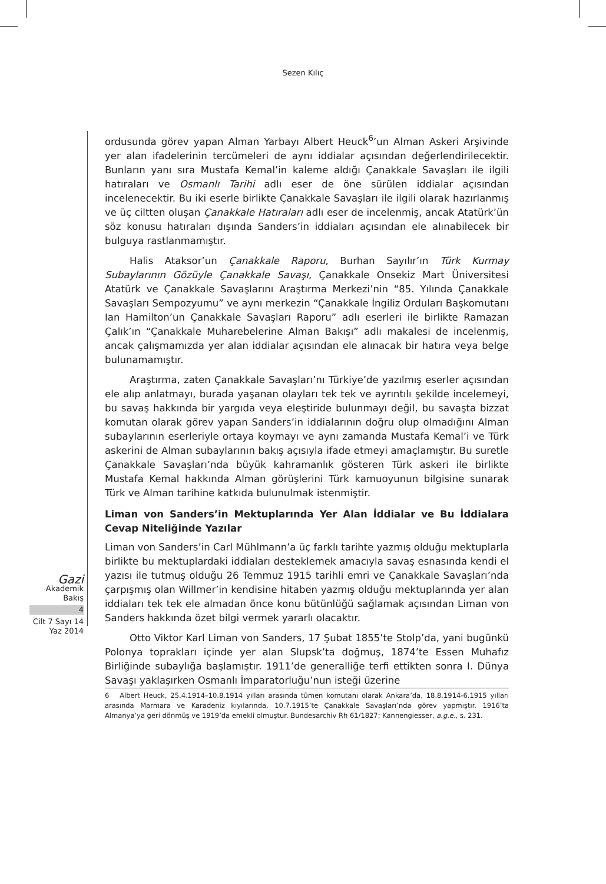Sezen Kılıç
Gazi
Akademik
Bakış
4
Cilt 7 Sayı 14
Yaz 2014
ordusunda görev yapan Alman Yarbayı Albert Heuck<sup>6</sup>’un Alman Askeri Arşivinde yer alan ifadelerinin tercümeleri de aynı iddialar açısından değerlendirilecektir. Bunların yanı sıra Mustafa Kemal’in kaleme aldığı Çanakkale Savaşları ile ilgili hatıraları ve Osmanlı Tarihi adlı eser de öne sürülen iddialar açısından incelenecektir. Bu iki eserle birlikte Çanakkale Savaşları ile ilgili olarak hazırlanmış ve üç ciltten oluşan Çanakkale Hatıraları adlı eser de incelenmiş, ancak Atatürk’ün söz konusu hatıraları dışında Sanders’in iddiaları açısından ele alınabilecek bir bulguya rastlanmamıştır.
Halis Ataksor’un Çanakkale Raporu, Burhan Sayılır’ın Türk Kurmay Subaylarının Gözüyle Çanakkale Savaşı, Çanakkale Onsekiz Mart Üniversitesi Atatürk ve Çanakkale Savaşlarını Araştırma Merkezi’nin “85. Yılında Çanakkale Savaşları Sempozyumu” ve aynı merkezin “Çanakkale İngiliz Orduları Başkomutanı Ian Hamilton’un Çanakkale Savaşları Raporu” adlı eserleri ile birlikte Ramazan Çalık’ın “Çanakkale Muharebelerine Alman Bakışı” adlı makalesi de incelenmiş, ancak çalışmamızda yer alan iddialar açısından ele alınacak bir hatıra veya belge bulunamamıştır.
Araştırma, zaten Çanakkale Savaşları’nı Türkiye’de yazılmış eserler açısından ele alıp anlatmayı, burada yaşanan olayları tek tek ve ayrıntılı şekilde incelemeyi, bu savaş hakkında bir yargıda veya eleştiride bulunmayı değil, bu savaşta bizzat komutan olarak görev yapan Sanders’in iddialarının doğru olup olmadığını Alman subaylarının eserleriyle ortaya koymayı ve aynı zamanda Mustafa Kemal’i ve Türk askerini de Alman subaylarının bakış açısıyla ifade etmeyi amaçlamıştır. Bu suretle Çanakkale Savaşları’nda büyük kahramanlık gösteren Türk askeri ile birlikte Mustafa Kemal hakkında Alman görüşlerini Türk kamuoyunun bilgisine sunarak Türk ve Alman tarihine katkıda bulunulmak istenmiştir.
Liman von Sanders’in Mektuplarında Yer Alan İddialar ve Bu İddialara Cevap Niteliğinde Yazılar
Liman von Sanders’in Carl Mühlmann’a üç farklı tarihte yazmış olduğu mektuplarla birlikte bu mektuplardaki iddiaları desteklemek amacıyla savaş esnasında kendi el yazısı ile tutmuş olduğu 26 Temmuz 1915 tarihli emri ve Çanakkale Savaşları’nda çarpışmış olan Willmer’in kendisine hitaben yazmış olduğu mektuplarında yer alan iddiaları tek tek ele almadan önce konu bütünlüğü sağlamak açısından Liman von Sanders hakkında özet bilgi vermek yararlı olacaktır.
Otto Viktor Karl Liman von Sanders, 17 Şubat 1855’te Stolp’da, yani bugünkü Polonya toprakları içinde yer alan Slupsk’ta doğmuş, 1874’te Essen Muhafız Birliğinde subaylığa başlamıştır. 1911’de generalliğe terfi ettikten sonra I. Dünya Savaşı yaklaşırken Osmanlı İmparatorluğu’nun isteği üzerine
6 Albert Heuck, 25.4.1914–10.8.1914 yılları arasında tümen komutanı olarak Ankara’da, 18.8.1914-6.1915 yılları arasında Marmara ve Karadeniz kıyılarında, 10.7.1915’te Çanakkale Savaşları’nda görev yapmıştır. 1916’ta Almanya’ya geri dönmüş ve 1919’da emekli olmuştur. Bundesarchiv Rh 61/1827; Kannengiesser, a.g.e., s. 231.